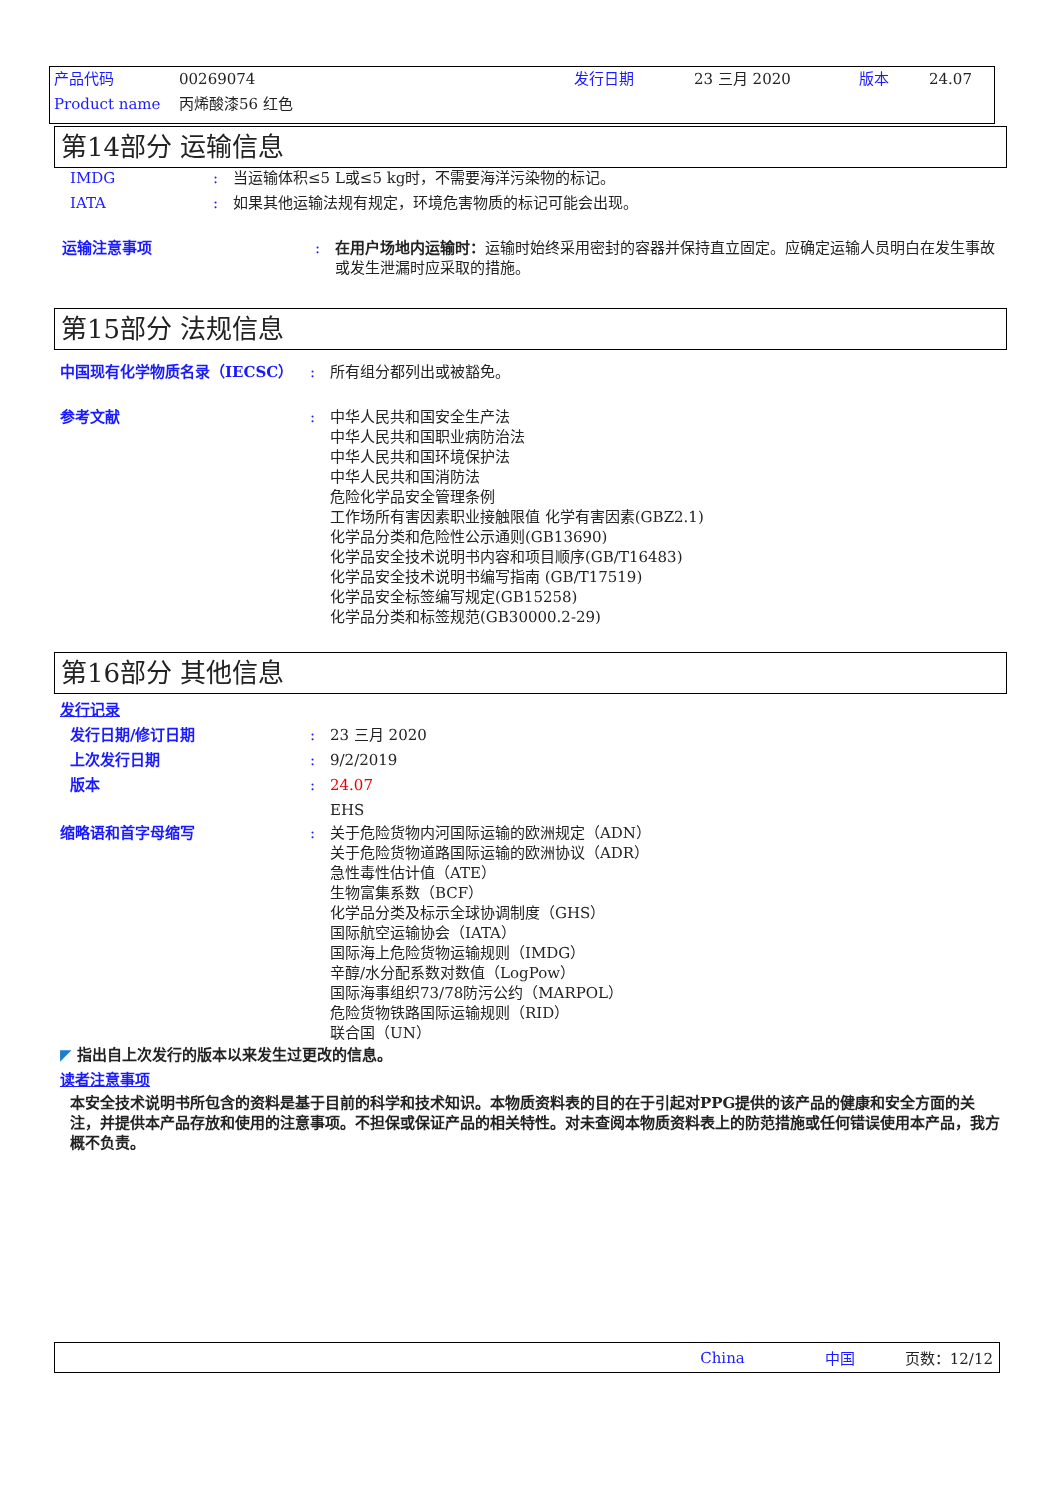产品代码 00269074 发行日期 23 三月 2020 版本 24.07
Product name 丙烯酸漆56 红色
第14部分 运输信息
IMDG: 当运输体积≤5 L或≤5 kg时，不需要海洋污染物的标记。
IATA: 如果其他运输法规有规定，环境危害物质的标记可能会出现。
运输注意事项: 在用户场地内运输时：运输时始终采用密封的容器并保持直立固定。应确定运输人员明白在发生事故或发生泄漏时应采取的措施。
第15部分 法规信息
中国现有化学物质名录（IECSC）: 所有组分都列出或被豁免。
参考文献: 中华人民共和国安全生产法
中华人民共和国职业病防治法
中华人民共和国环境保护法
中华人民共和国消防法
危险化学品安全管理条例
工作场所有害因素职业接触限值 化学有害因素(GBZ2.1)
化学品分类和危险性公示通则(GB13690)
化学品安全技术说明书内容和项目顺序(GB/T16483)
化学品安全技术说明书编写指南 (GB/T17519)
化学品安全标签编写规定(GB15258)
化学品分类和标签规范(GB30000.2-29)
第16部分 其他信息
发行记录
发行日期/修订日期: 23 三月 2020
上次发行日期: 9/2/2019
版本: 24.07
EHS
缩略语和首字母缩写: 关于危险货物内河国际运输的欧洲规定（ADN）
关于危险货物道路国际运输的欧洲协议（ADR）
急性毒性估计值（ATE）
生物富集系数（BCF）
化学品分类及标示全球协调制度（GHS）
国际航空运输协会（IATA）
国际海上危险货物运输规则（IMDG）
辛醇/水分配系数对数值（LogPow）
国际海事组织73/78防污公约（MARPOL）
危险货物铁路国际运输规则（RID）
联合国（UN）
◤ 指出自上次发行的版本以来发生过更改的信息。
读者注意事项
本安全技术说明书所包含的资料是基于目前的科学和技术知识。本物质资料表的目的在于引起对PPG提供的该产品的健康和安全方面的关注，并提供本产品存放和使用的注意事项。不担保或保证产品的相关特性。对未查阅本物质资料表上的防范措施或任何错误使用本产品，我方概不负责。
China 中国 页数：12/12